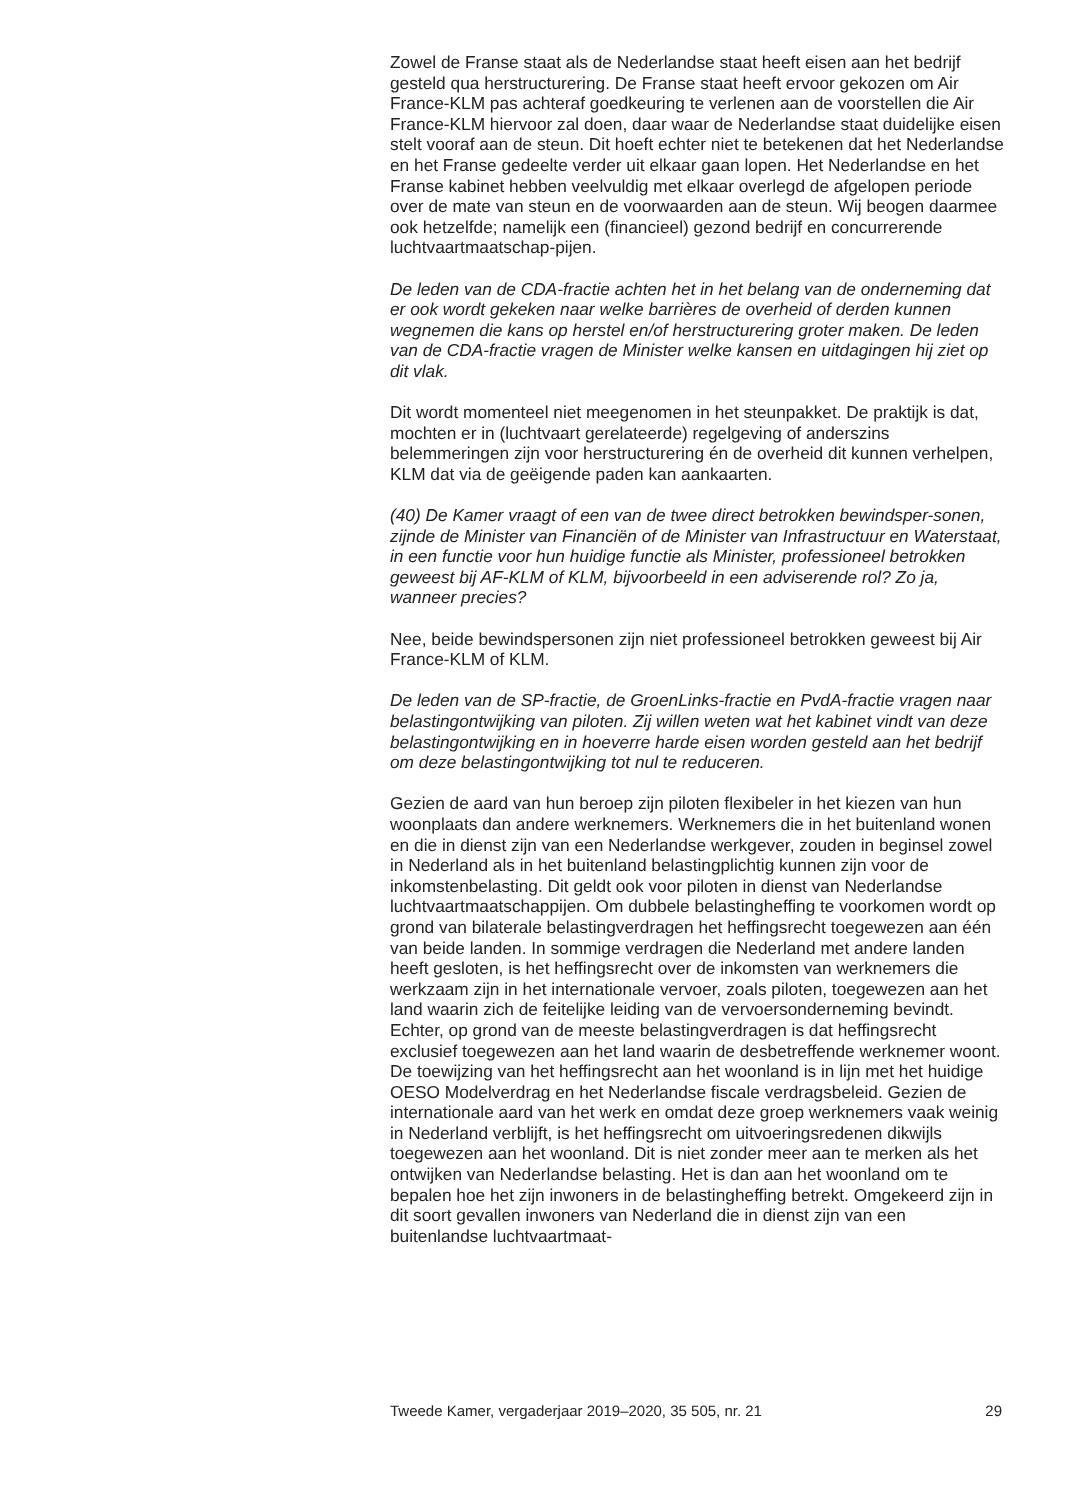Zowel de Franse staat als de Nederlandse staat heeft eisen aan het bedrijf gesteld qua herstructurering. De Franse staat heeft ervoor gekozen om Air France-KLM pas achteraf goedkeuring te verlenen aan de voorstellen die Air France-KLM hiervoor zal doen, daar waar de Nederlandse staat duidelijke eisen stelt vooraf aan de steun. Dit hoeft echter niet te betekenen dat het Nederlandse en het Franse gedeelte verder uit elkaar gaan lopen. Het Nederlandse en het Franse kabinet hebben veelvuldig met elkaar overlegd de afgelopen periode over de mate van steun en de voorwaarden aan de steun. Wij beogen daarmee ook hetzelfde; namelijk een (financieel) gezond bedrijf en concurrerende luchtvaartmaatschap-pijen.
De leden van de CDA-fractie achten het in het belang van de onderneming dat er ook wordt gekeken naar welke barrières de overheid of derden kunnen wegnemen die kans op herstel en/of herstructurering groter maken. De leden van de CDA-fractie vragen de Minister welke kansen en uitdagingen hij ziet op dit vlak.
Dit wordt momenteel niet meegenomen in het steunpakket. De praktijk is dat, mochten er in (luchtvaart gerelateerde) regelgeving of anderszins belemmeringen zijn voor herstructurering én de overheid dit kunnen verhelpen, KLM dat via de geëigende paden kan aankaarten.
(40) De Kamer vraagt of een van de twee direct betrokken bewindsper-sonen, zijnde de Minister van Financiën of de Minister van Infrastructuur en Waterstaat, in een functie voor hun huidige functie als Minister, professioneel betrokken geweest bij AF-KLM of KLM, bijvoorbeeld in een adviserende rol? Zo ja, wanneer precies?
Nee, beide bewindspersonen zijn niet professioneel betrokken geweest bij Air France-KLM of KLM.
De leden van de SP-fractie, de GroenLinks-fractie en PvdA-fractie vragen naar belastingontwijking van piloten. Zij willen weten wat het kabinet vindt van deze belastingontwijking en in hoeverre harde eisen worden gesteld aan het bedrijf om deze belastingontwijking tot nul te reduceren.
Gezien de aard van hun beroep zijn piloten flexibeler in het kiezen van hun woonplaats dan andere werknemers. Werknemers die in het buitenland wonen en die in dienst zijn van een Nederlandse werkgever, zouden in beginsel zowel in Nederland als in het buitenland belastingplichtig kunnen zijn voor de inkomstenbelasting. Dit geldt ook voor piloten in dienst van Nederlandse luchtvaartmaatschappijen. Om dubbele belastingheffing te voorkomen wordt op grond van bilaterale belastingverdragen het heffingsrecht toegewezen aan één van beide landen. In sommige verdragen die Nederland met andere landen heeft gesloten, is het heffingsrecht over de inkomsten van werknemers die werkzaam zijn in het internationale vervoer, zoals piloten, toegewezen aan het land waarin zich de feitelijke leiding van de vervoersonderneming bevindt. Echter, op grond van de meeste belastingverdragen is dat heffingsrecht exclusief toegewezen aan het land waarin de desbetreffende werknemer woont. De toewijzing van het heffingsrecht aan het woonland is in lijn met het huidige OESO Modelverdrag en het Nederlandse fiscale verdragsbeleid. Gezien de internationale aard van het werk en omdat deze groep werknemers vaak weinig in Nederland verblijft, is het heffingsrecht om uitvoeringsredenen dikwijls toegewezen aan het woonland. Dit is niet zonder meer aan te merken als het ontwijken van Nederlandse belasting. Het is dan aan het woonland om te bepalen hoe het zijn inwoners in de belastingheffing betrekt. Omgekeerd zijn in dit soort gevallen inwoners van Nederland die in dienst zijn van een buitenlandse luchtvaartmaat-
Tweede Kamer, vergaderjaar 2019–2020, 35 505, nr. 21 29